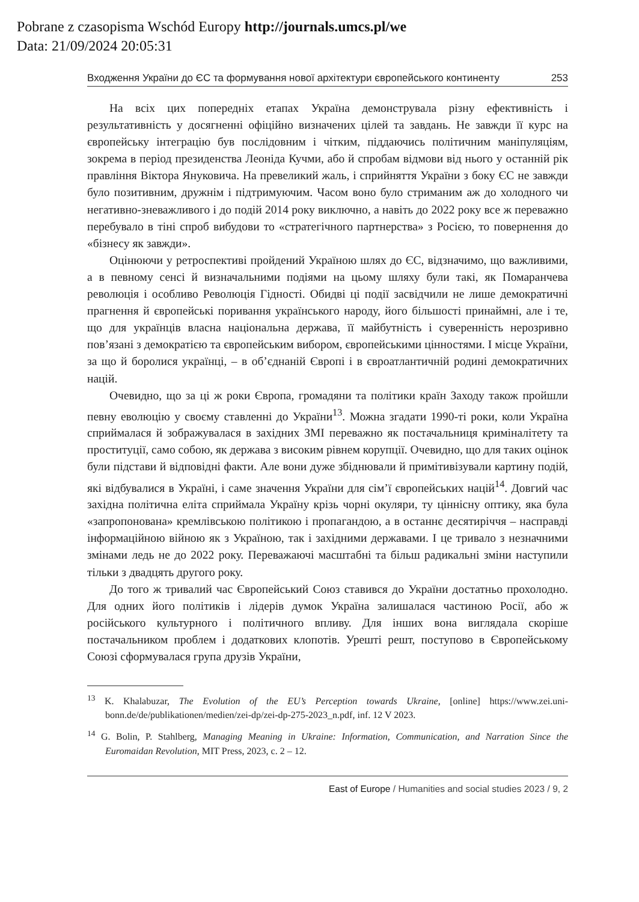Pobrane z czasopisma Wschód Europy http://journals.umcs.pl/we
Data: 21/09/2024 20:05:31
Входження України до ЄС та формування нової архітектури європейського континенту 253
На всіх цих попередніх етапах Україна демонструвала різну ефективність і результативність у досягненні офіційно визначених цілей та завдань. Не завжди її курс на європейську інтеграцію був послідовним і чітким, піддаючись політичним маніпуляціям, зокрема в період президенства Леоніда Кучми, або й спробам відмови від нього у останній рік правління Віктора Януковича. На превеликий жаль, і сприйняття України з боку ЄС не завжди було позитивним, дружнім і підтримуючим. Часом воно було стриманим аж до холодного чи негативно-зневажливого і до подій 2014 року виключно, а навіть до 2022 року все ж переважно перебувало в тіні спроб вибудови то «стратегічного партнерства» з Росією, то повернення до «бізнесу як завжди».
Оцінюючи у ретроспективі пройдений Україною шлях до ЄС, відзначимо, що важливими, а в певному сенсі й визначальними подіями на цьому шляху були такі, як Помаранчева революція і особливо Революція Гідності. Обидві ці події засвідчили не лише демократичні прагнення й європейські поривання українського народу, його більшості принаймні, але і те, що для українців власна національна держава, її майбутність і суверенність нерозривно пов’язані з демократією та європейським вибором, європейськими цінностями. І місце України, за що й боролися українці, – в об’єднаній Європі і в євроатлантичній родині демократичних націй.
Очевидно, що за ці ж роки Європа, громадяни та політики країн Заходу також пройшли певну еволюцію у своєму ставленні до України<sup>13</sup>. Можна згадати 1990-ті роки, коли Україна сприймалася й зображувалася в західних ЗМІ переважно як постачальниця криміналітету та проституції, само собою, як держава з високим рівнем корупції. Очевидно, що для таких оцінок були підстави й відповідні факти. Але вони дуже збіднювали й примітивізували картину подій, які відбувалися в Україні, і саме значення України для сім’ї європейських націй<sup>14</sup>. Довгий час західна політична еліта сприймала Україну крізь чорні окуляри, ту ціннісну оптику, яка була «запропонована» кремлівською політикою і пропагандою, а в останнє десятиріччя – насправді інформаційною війною як з Україною, так і західними державами. І це тривало з незначними змінами ледь не до 2022 року. Переважаючі масштабні та більш радикальні зміни наступили тільки з двадцять другого року.
До того ж тривалий час Європейський Союз ставився до України достатньо прохолодно. Для одних його політиків і лідерів думок Україна залишалася частиною Росії, або ж російського культурного і політичного впливу. Для інших вона виглядала скоріше постачальником проблем і додаткових клопотів. Урешті решт, поступово в Європейському Союзі сформувалася група друзів України,
<sup>13</sup> K. Khalabuzar, The Evolution of the EU’s Perception towards Ukraine, [online] https://www.zei.uni-bonn.de/de/publikationen/medien/zei-dp/zei-dp-275-2023_n.pdf, inf. 12 V 2023.
<sup>14</sup> G. Bolin, P. Stahlberg, Managing Meaning in Ukraine: Information, Communication, and Narration Since the Euromaidan Revolution, MIT Press, 2023, c. 2 – 12.
East of Europe / Humanities and social studies 2023 / 9, 2